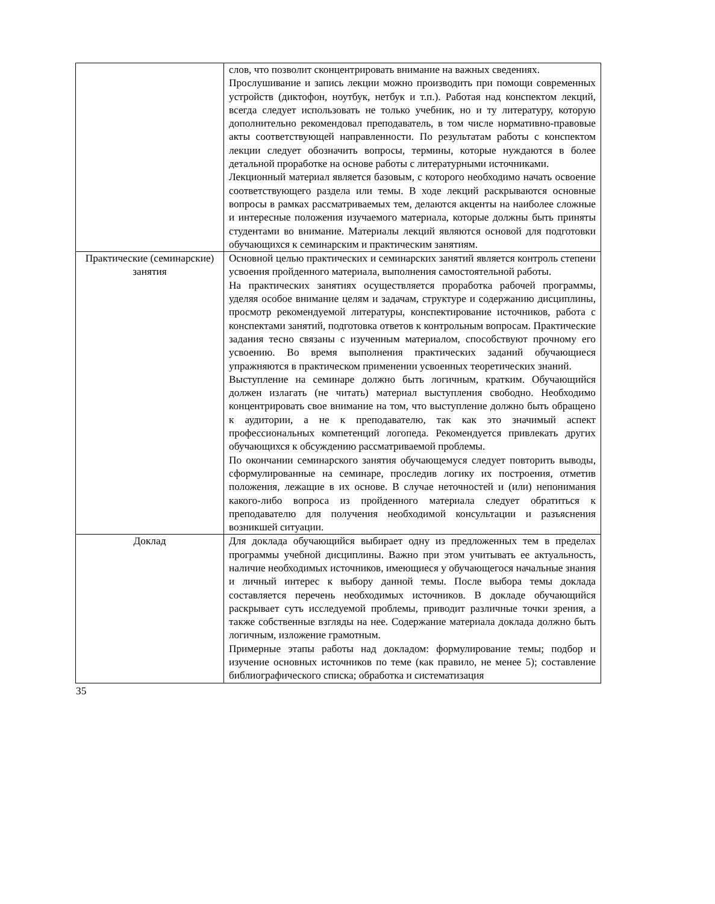| | слов, что позволит сконцентрировать внимание на важных сведениях. Прослушивание и запись лекции можно производить при помощи современных устройств (диктофон, ноутбук, нетбук и т.п.). Работая над конспектом лекций, всегда следует использовать не только учебник, но и ту литературу, которую дополнительно рекомендовал преподаватель, в том числе нормативно-правовые акты соответствующей направленности. По результатам работы с конспектом лекции следует обозначить вопросы, термины, которые нуждаются в более детальной проработке на основе работы с литературными источниками. Лекционный материал является базовым, с которого необходимо начать освоение соответствующего раздела или темы. В ходе лекций раскрываются основные вопросы в рамках рассматриваемых тем, делаются акценты на наиболее сложные и интересные положения изучаемого материала, которые должны быть приняты студентами во внимание. Материалы лекций являются основой для подготовки обучающихся к семинарским и практическим занятиям. |
| Практические (семинарские) занятия | Основной целью практических и семинарских занятий является контроль степени усвоения пройденного материала, выполнения самостоятельной работы. На практических занятиях осуществляется проработка рабочей программы, уделяя особое внимание целям и задачам, структуре и содержанию дисциплины, просмотр рекомендуемой литературы, конспектирование источников, работа с конспектами занятий, подготовка ответов к контрольным вопросам. Практические задания тесно связаны с изученным материалом, способствуют прочному его усвоению. Во время выполнения практических заданий обучающиеся упражняются в практическом применении усвоенных теоретических знаний. Выступление на семинаре должно быть логичным, кратким. Обучающийся должен излагать (не читать) материал выступления свободно. Необходимо концентрировать свое внимание на том, что выступление должно быть обращено к аудитории, а не к преподавателю, так как это значимый аспект профессиональных компетенций логопеда. Рекомендуется привлекать других обучающихся к обсуждению рассматриваемой проблемы. По окончании семинарского занятия обучающемуся следует повторить выводы, сформулированные на семинаре, проследив логику их построения, отметив положения, лежащие в их основе. В случае неточностей и (или) непонимания какого-либо вопроса из пройденного материала следует обратиться к преподавателю для получения необходимой консультации и разъяснения возникшей ситуации. |
| Доклад | Для доклада обучающийся выбирает одну из предложенных тем в пределах программы учебной дисциплины. Важно при этом учитывать ее актуальность, наличие необходимых источников, имеющиеся у обучающегося начальные знания и личный интерес к выбору данной темы. После выбора темы доклада составляется перечень необходимых источников. В докладе обучающийся раскрывает суть исследуемой проблемы, приводит различные точки зрения, а также собственные взгляды на нее. Содержание материала доклада должно быть логичным, изложение грамотным. Примерные этапы работы над докладом: формулирование темы; подбор и изучение основных источников по теме (как правило, не менее 5); составление библиографического списка; обработка и систематизация |
35